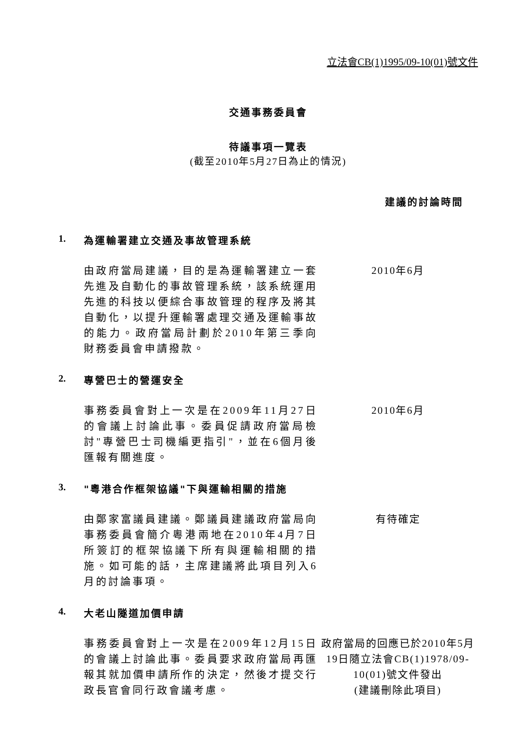立法會CB(1)1995/09-10(01)號文件
交通事務委員會
待議事項一覽表
(截至2010年5月27日為止的情況)
建議的討論時間
1. 為運輸署建立交通及事故管理系統
由政府當局建議，目的是為運輸署建立一套先進及自動化的事故管理系統，該系統運用先進的科技以便綜合事故管理的程序及將其自動化，以提升運輸署處理交通及運輸事故的能力。政府當局計劃於2010年第三季向財務委員會申請撥款。
2010年6月
2. 專營巴士的營運安全
事務委員會對上一次是在2009年11月27日的會議上討論此事。委員促請政府當局檢討"專營巴士司機編更指引"，並在6個月後匯報有關進度。
2010年6月
3. "粵港合作框架協議"下與運輸相關的措施
由鄭家富議員建議。鄭議員建議政府當局向事務委員會簡介粵港兩地在2010年4月7日所簽訂的框架協議下所有與運輸相關的措施。如可能的話，主席建議將此項目列入6月的討論事項。
有待確定
4. 大老山隧道加價申請
事務委員會對上一次是在2009年12月15日的會議上討論此事。委員要求政府當局再匯報其就加價申請所作的決定，然後才提交行政長官會同行政會議考慮。
政府當局的回應已於2010年5月19日隨立法會CB(1)1978/09-10(01)號文件發出
(建議刪除此項目)